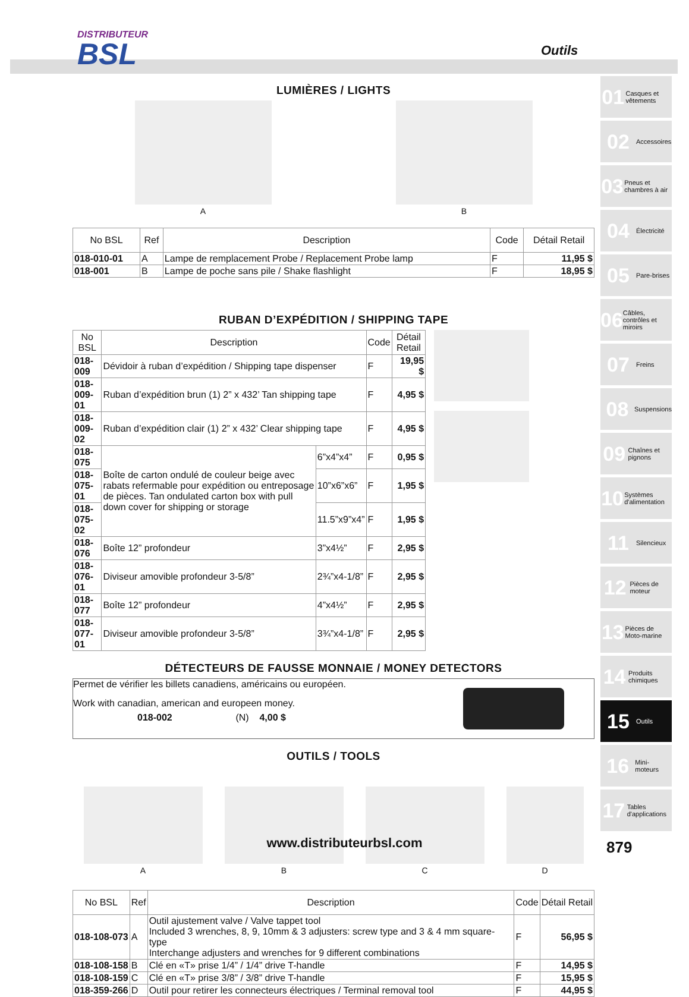DISTRIBUTEUR
BSL
Outils
LUMIÈRES / LIGHTS
A B
| No BSL | Ref | Description | Code | Détail Retail |
| --- | --- | --- | --- | --- |
| 018-010-01 | A | Lampe de remplacement Probe / Replacement Probe lamp | F | 11,95 $ |
| 018-001 | B | Lampe de poche sans pile / Shake flashlight | F | 18,95 $ |
RUBAN D’EXPÉDITION / SHIPPING TAPE
| No BSL | Description | | Code | Détail Retail |
| --- | --- | --- | --- | --- |
| 018-009 | Dévidoir à ruban d’expédition / Shipping tape dispenser | | F | 19,95 $ |
| 018-009-01 | Ruban d’expédition brun (1) 2” x 432’ Tan shipping tape | | F | 4,95 $ |
| 018-009-02 | Ruban d’expédition clair (1) 2” x 432’ Clear shipping tape | | F | 4,95 $ |
| 018-075 | Boîte de carton ondulé de couleur beige avec rabats refermable pour expédition ou entreposage de pièces. Tan ondulated carton box with pull down cover for shipping or storage | 6”x4”x4” | F | 0,95 $ |
| 018-075-01 | | 10”x6”x6” | F | 1,95 $ |
| 018-075-02 | | 11.5”x9”x4” | F | 1,95 $ |
| 018-076 | Boîte 12” profondeur | 3”x4½” | F | 2,95 $ |
| 018-076-01 | Diviseur amovible profondeur 3-5/8” | 2¾”x4-1/8” | F | 2,95 $ |
| 018-077 | Boîte 12” profondeur | 4”x4½” | F | 2,95 $ |
| 018-077-01 | Diviseur amovible profondeur 3-5/8” | 3¾”x4-1/8” | F | 2,95 $ |
DÉTECTEURS DE FAUSSE MONNAIE / MONEY DETECTORS
Permet de vérifier les billets canadiens, américains ou européen.
Work with canadian, american and europeen money.
018-002 (N) 4,00 $
OUTILS / TOOLS
A B C D
| No BSL | Ref | Description | Code | Détail Retail |
| --- | --- | --- | --- | --- |
| 018-108-073 | A | Outil ajustement valve / Valve tappet tool Included 3 wrenches, 8, 9, 10mm & 3 adjusters: screw type and 3 & 4 mm square-type Interchange adjusters and wrenches for 9 different combinations | F | 56,95 $ |
| 018-108-158 | B | Clé en «T» prise 1/4” / 1/4” drive T-handle | F | 14,95 $ |
| 018-108-159 | C | Clé en «T» prise 3/8” / 3/8” drive T-handle | F | 15,95 $ |
| 018-359-266 | D | Outil pour retirer les connecteurs électriques / Terminal removal tool | F | 44,95 $ |
01 Casques et vêtements
02 Accessoires
03 Pneus et chambres à air
04 Électricité
05 Pare-brises
06 Câbles, contrôles et miroirs
07 Freins
08 Suspensions
09 Chaînes et pignons
10 Systèmes d'alimentation
11 Silencieux
12 Pièces de moteur
13 Pièces de Moto-marine
14 Produits chimiques
15 Outils
16 Mini-moteurs
17 Tables d'applications
www.distributeurbsl.com 879